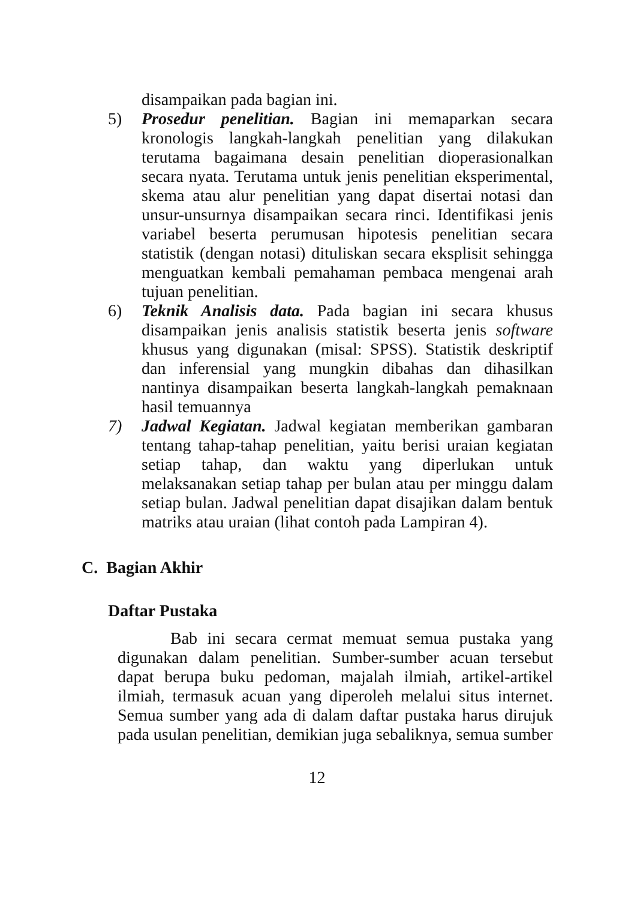disampaikan pada bagian ini.
5) Prosedur penelitian. Bagian ini memaparkan secara kronologis langkah-langkah penelitian yang dilakukan terutama bagaimana desain penelitian dioperasionalkan secara nyata. Terutama untuk jenis penelitian eksperimental, skema atau alur penelitian yang dapat disertai notasi dan unsur-unsurnya disampaikan secara rinci. Identifikasi jenis variabel beserta perumusan hipotesis penelitian secara statistik (dengan notasi) dituliskan secara eksplisit sehingga menguatkan kembali pemahaman pembaca mengenai arah tujuan penelitian.
6) Teknik Analisis data. Pada bagian ini secara khusus disampaikan jenis analisis statistik beserta jenis software khusus yang digunakan (misal: SPSS). Statistik deskriptif dan inferensial yang mungkin dibahas dan dihasilkan nantinya disampaikan beserta langkah-langkah pemaknaan hasil temuannya
7) Jadwal Kegiatan. Jadwal kegiatan memberikan gambaran tentang tahap-tahap penelitian, yaitu berisi uraian kegiatan setiap tahap, dan waktu yang diperlukan untuk melaksanakan setiap tahap per bulan atau per minggu dalam setiap bulan. Jadwal penelitian dapat disajikan dalam bentuk matriks atau uraian (lihat contoh pada Lampiran 4).
C. Bagian Akhir
Daftar Pustaka
Bab ini secara cermat memuat semua pustaka yang digunakan dalam penelitian. Sumber-sumber acuan tersebut dapat berupa buku pedoman, majalah ilmiah, artikel-artikel ilmiah, termasuk acuan yang diperoleh melalui situs internet. Semua sumber yang ada di dalam daftar pustaka harus dirujuk pada usulan penelitian, demikian juga sebaliknya, semua sumber
12